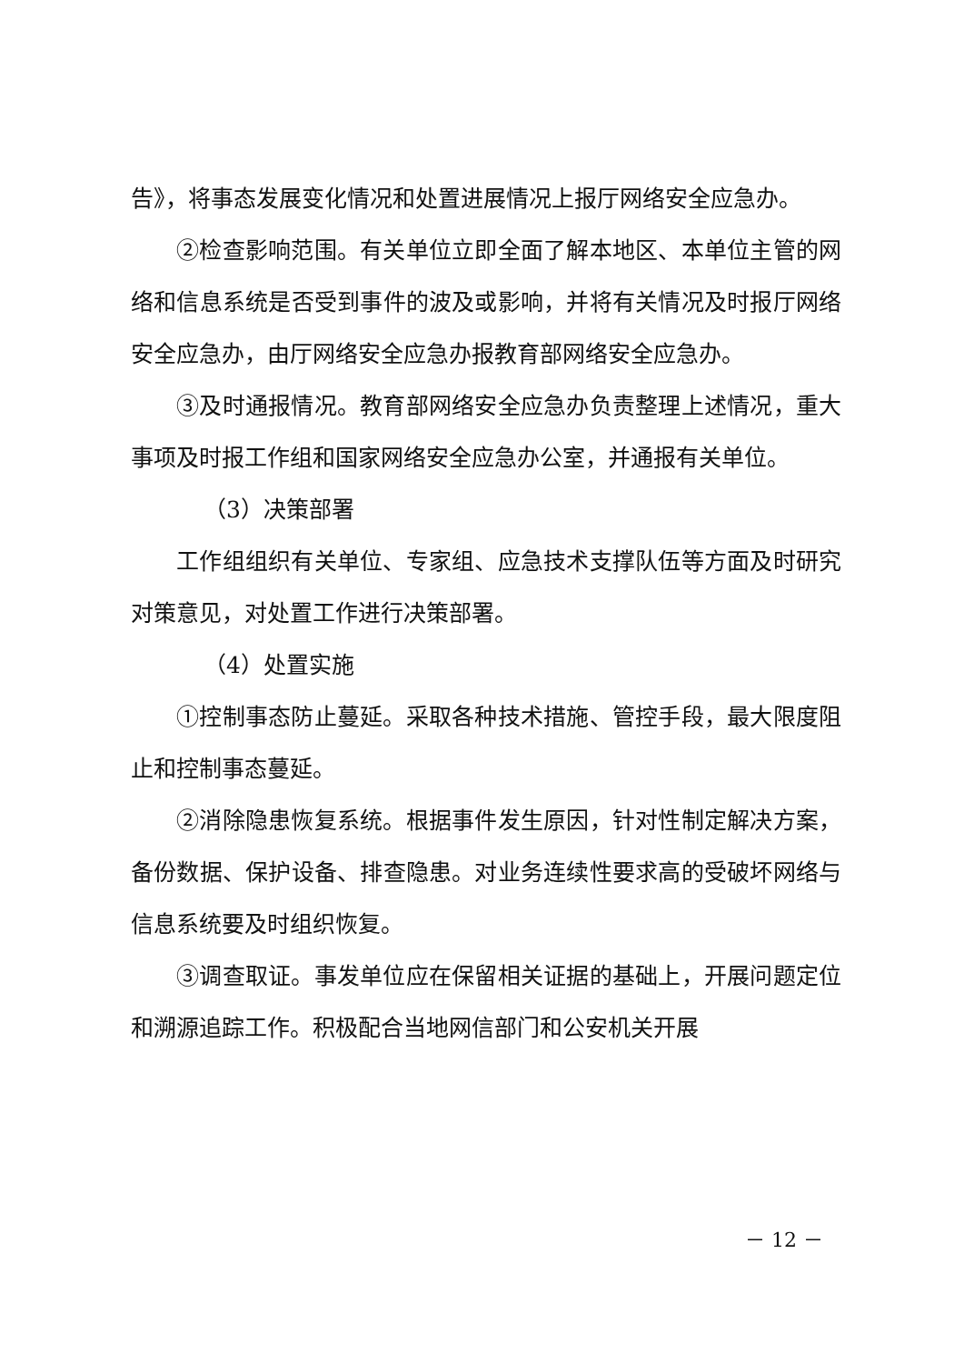告》，将事态发展变化情况和处置进展情况上报厅网络安全应急办。
②检查影响范围。有关单位立即全面了解本地区、本单位主管的网络和信息系统是否受到事件的波及或影响，并将有关情况及时报厅网络安全应急办，由厅网络安全应急办报教育部网络安全应急办。
③及时通报情况。教育部网络安全应急办负责整理上述情况，重大事项及时报工作组和国家网络安全应急办公室，并通报有关单位。
（3）决策部署
工作组组织有关单位、专家组、应急技术支撑队伍等方面及时研究对策意见，对处置工作进行决策部署。
（4）处置实施
①控制事态防止蔓延。采取各种技术措施、管控手段，最大限度阻止和控制事态蔓延。
②消除隐患恢复系统。根据事件发生原因，针对性制定解决方案，备份数据、保护设备、排查隐患。对业务连续性要求高的受破坏网络与信息系统要及时组织恢复。
③调查取证。事发单位应在保留相关证据的基础上，开展问题定位和溯源追踪工作。积极配合当地网信部门和公安机关开展
－ 12 －